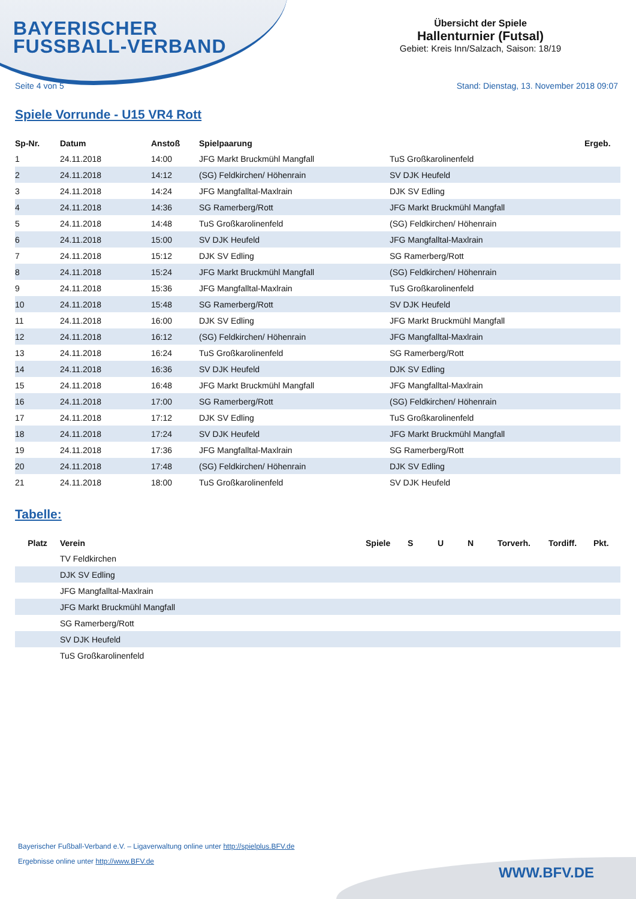BAYERISCHER
FUSSBALL-VERBAND
Übersicht der Spiele
Hallenturnier (Futsal)
Gebiet: Kreis Inn/Salzach, Saison: 18/19
Seite 4 von 5 Stand: Dienstag, 13. November 2018 09:07
Spiele Vorrunde - U15 VR4 Rott
| Sp-Nr. | Datum | Anstoß | Spielpaarung | | Ergeb. |
| --- | --- | --- | --- | --- | --- |
| 1 | 24.11.2018 | 14:00 | JFG Markt Bruckmühl Mangfall | TuS Großkarolinenfeld | |
| 2 | 24.11.2018 | 14:12 | (SG) Feldkirchen/ Höhenrain | SV DJK Heufeld | |
| 3 | 24.11.2018 | 14:24 | JFG Mangfalltal-Maxlrain | DJK SV Edling | |
| 4 | 24.11.2018 | 14:36 | SG Ramerberg/Rott | JFG Markt Bruckmühl Mangfall | |
| 5 | 24.11.2018 | 14:48 | TuS Großkarolinenfeld | (SG) Feldkirchen/ Höhenrain | |
| 6 | 24.11.2018 | 15:00 | SV DJK Heufeld | JFG Mangfalltal-Maxlrain | |
| 7 | 24.11.2018 | 15:12 | DJK SV Edling | SG Ramerberg/Rott | |
| 8 | 24.11.2018 | 15:24 | JFG Markt Bruckmühl Mangfall | (SG) Feldkirchen/ Höhenrain | |
| 9 | 24.11.2018 | 15:36 | JFG Mangfalltal-Maxlrain | TuS Großkarolinenfeld | |
| 10 | 24.11.2018 | 15:48 | SG Ramerberg/Rott | SV DJK Heufeld | |
| 11 | 24.11.2018 | 16:00 | DJK SV Edling | JFG Markt Bruckmühl Mangfall | |
| 12 | 24.11.2018 | 16:12 | (SG) Feldkirchen/ Höhenrain | JFG Mangfalltal-Maxlrain | |
| 13 | 24.11.2018 | 16:24 | TuS Großkarolinenfeld | SG Ramerberg/Rott | |
| 14 | 24.11.2018 | 16:36 | SV DJK Heufeld | DJK SV Edling | |
| 15 | 24.11.2018 | 16:48 | JFG Markt Bruckmühl Mangfall | JFG Mangfalltal-Maxlrain | |
| 16 | 24.11.2018 | 17:00 | SG Ramerberg/Rott | (SG) Feldkirchen/ Höhenrain | |
| 17 | 24.11.2018 | 17:12 | DJK SV Edling | TuS Großkarolinenfeld | |
| 18 | 24.11.2018 | 17:24 | SV DJK Heufeld | JFG Markt Bruckmühl Mangfall | |
| 19 | 24.11.2018 | 17:36 | JFG Mangfalltal-Maxlrain | SG Ramerberg/Rott | |
| 20 | 24.11.2018 | 17:48 | (SG) Feldkirchen/ Höhenrain | DJK SV Edling | |
| 21 | 24.11.2018 | 18:00 | TuS Großkarolinenfeld | SV DJK Heufeld | |
Tabelle:
| Platz | Verein | Spiele | S | U | N | Torverh. | Tordiff. | Pkt. |
| --- | --- | --- | --- | --- | --- | --- | --- | --- |
| | TV Feldkirchen | | | | | | | |
| | DJK SV Edling | | | | | | | |
| | JFG Mangfalltal-Maxlrain | | | | | | | |
| | JFG Markt Bruckmühl Mangfall | | | | | | | |
| | SG Ramerberg/Rott | | | | | | | |
| | SV DJK Heufeld | | | | | | | |
| | TuS Großkarolinenfeld | | | | | | | |
Bayerischer Fußball-Verband e.V. – Ligaverwaltung online unter http://spielplus.BFV.de
Ergebnisse online unter http://www.BFV.de
WWW.BFV.DE